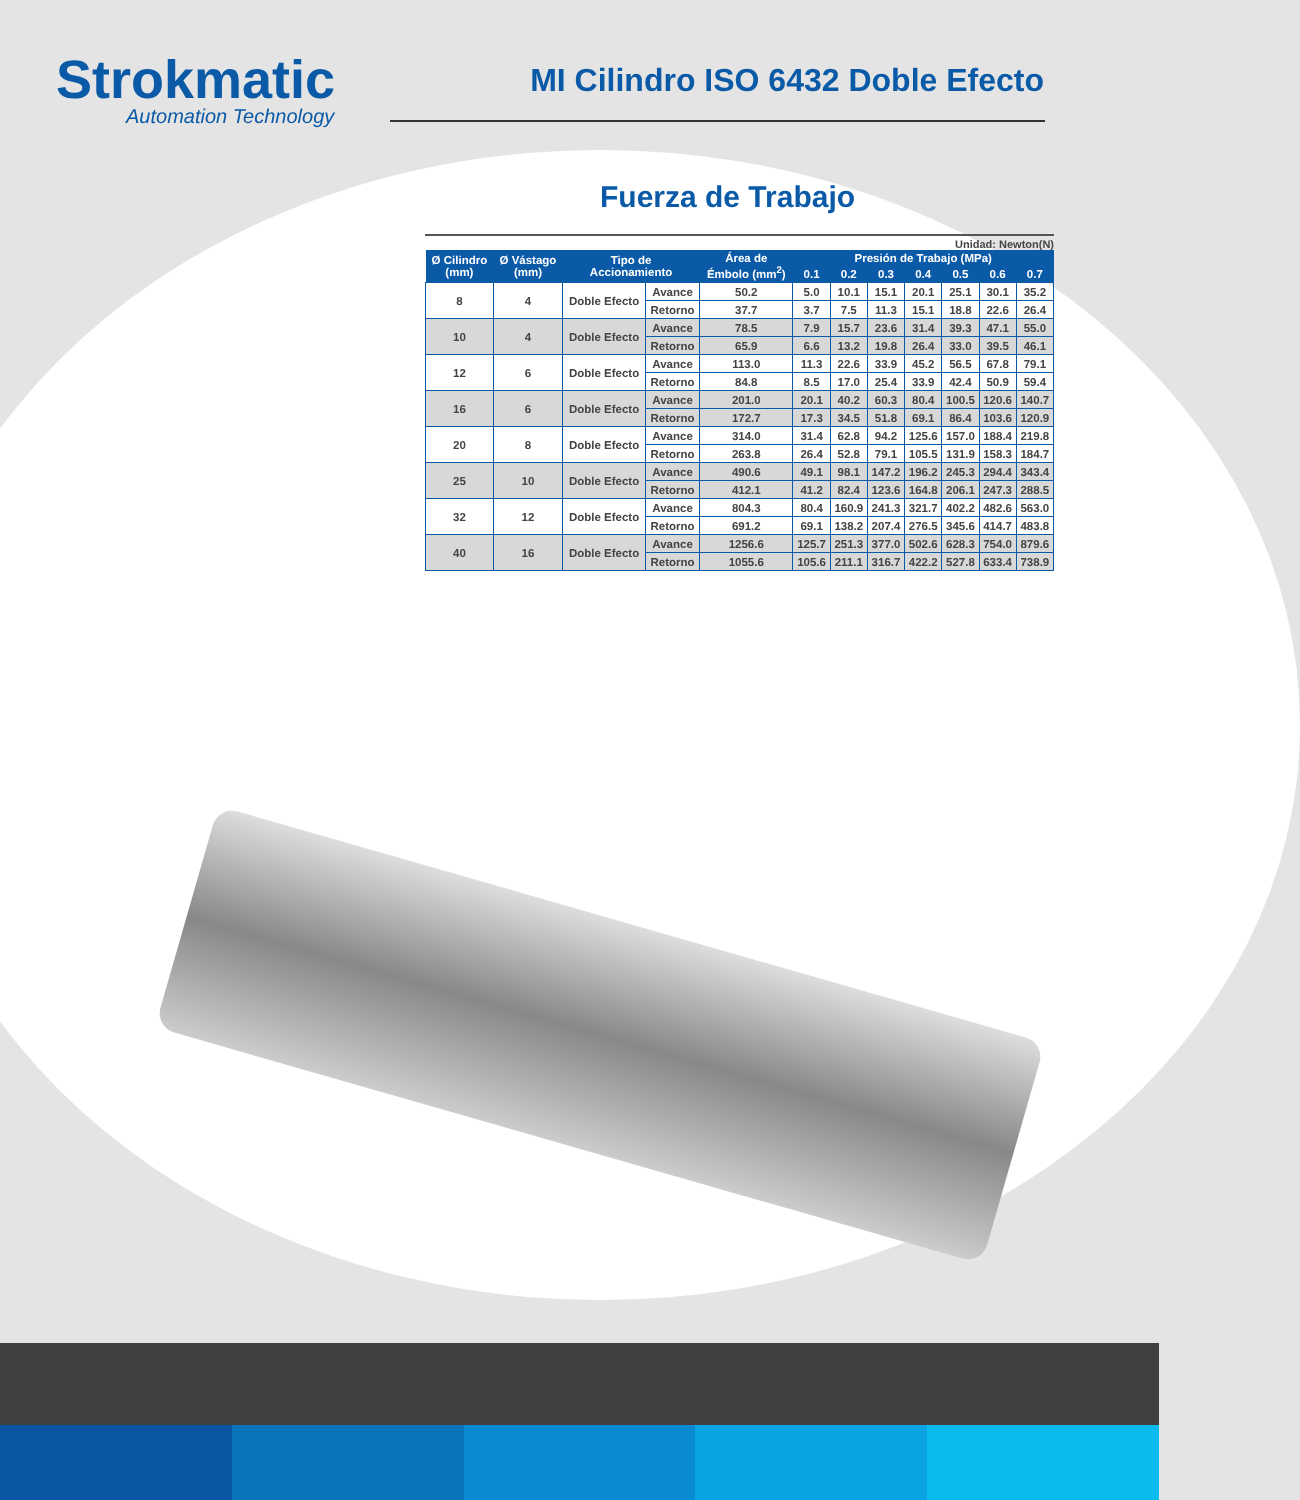Strokmatic
Automation Technology
MI Cilindro ISO 6432 Doble Efecto
Fuerza de Trabajo
Unidad: Newton(N)
| Ø Cilindro (mm) | Ø Vástago (mm) | Tipo de Accionamiento | | Área de Émbolo (mm<sup>2</sup>) | Presión de Trabajo (MPa) | | | | | | |
| --- | --- | --- | --- | --- | --- | --- | --- | --- | --- | --- | --- |
| | | | | | 0.1 | 0.2 | 0.3 | 0.4 | 0.5 | 0.6 | 0.7 |
| 8 | 4 | Doble Efecto | Avance | 50.2 | 5.0 | 10.1 | 15.1 | 20.1 | 25.1 | 30.1 | 35.2 |
| | | | Retorno | 37.7 | 3.7 | 7.5 | 11.3 | 15.1 | 18.8 | 22.6 | 26.4 |
| 10 | 4 | Doble Efecto | Avance | 78.5 | 7.9 | 15.7 | 23.6 | 31.4 | 39.3 | 47.1 | 55.0 |
| | | | Retorno | 65.9 | 6.6 | 13.2 | 19.8 | 26.4 | 33.0 | 39.5 | 46.1 |
| 12 | 6 | Doble Efecto | Avance | 113.0 | 11.3 | 22.6 | 33.9 | 45.2 | 56.5 | 67.8 | 79.1 |
| | | | Retorno | 84.8 | 8.5 | 17.0 | 25.4 | 33.9 | 42.4 | 50.9 | 59.4 |
| 16 | 6 | Doble Efecto | Avance | 201.0 | 20.1 | 40.2 | 60.3 | 80.4 | 100.5 | 120.6 | 140.7 |
| | | | Retorno | 172.7 | 17.3 | 34.5 | 51.8 | 69.1 | 86.4 | 103.6 | 120.9 |
| 20 | 8 | Doble Efecto | Avance | 314.0 | 31.4 | 62.8 | 94.2 | 125.6 | 157.0 | 188.4 | 219.8 |
| | | | Retorno | 263.8 | 26.4 | 52.8 | 79.1 | 105.5 | 131.9 | 158.3 | 184.7 |
| 25 | 10 | Doble Efecto | Avance | 490.6 | 49.1 | 98.1 | 147.2 | 196.2 | 245.3 | 294.4 | 343.4 |
| | | | Retorno | 412.1 | 41.2 | 82.4 | 123.6 | 164.8 | 206.1 | 247.3 | 288.5 |
| 32 | 12 | Doble Efecto | Avance | 804.3 | 80.4 | 160.9 | 241.3 | 321.7 | 402.2 | 482.6 | 563.0 |
| | | | Retorno | 691.2 | 69.1 | 138.2 | 207.4 | 276.5 | 345.6 | 414.7 | 483.8 |
| 40 | 16 | Doble Efecto | Avance | 1256.6 | 125.7 | 251.3 | 377.0 | 502.6 | 628.3 | 754.0 | 879.6 |
| | | | Retorno | 1055.6 | 105.6 | 211.1 | 316.7 | 422.2 | 527.8 | 633.4 | 738.9 |